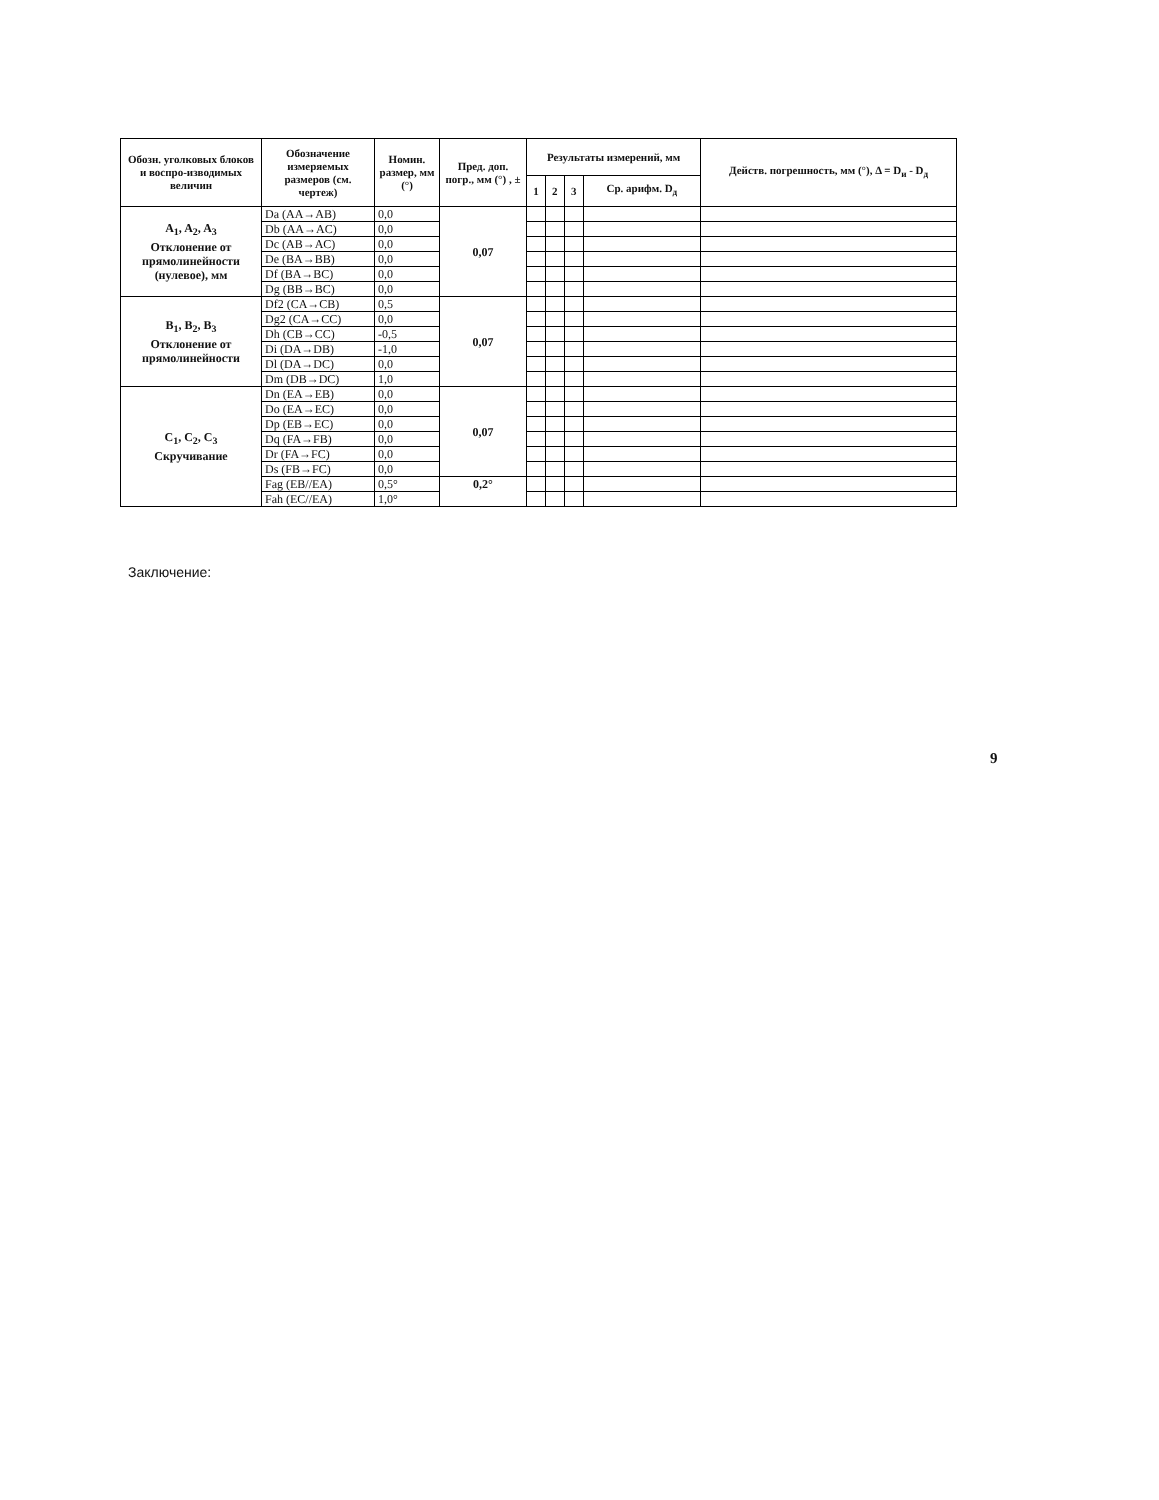| Обозн. уголковых блоков и воспро-изводимых величин | Обозначение измеряемых размеров (см. чертеж) | Номин. размер, мм (°) | Пред. доп. погр., мм (°) , ± | Результаты измерений, мм | | | | Действ. погрешность, мм (°), Δ = D<sub>и</sub> - D<sub>д</sub> |
| --- | --- | --- | --- | --- | --- | --- | --- | --- |
| | | | | 1 | 2 | 3 | Ср. арифм. D<sub>д</sub> | |
| A<sub>1</sub>, A<sub>2</sub>, A<sub>3</sub> Отклонение от прямолинейности (нулевое), мм | Da (AA→AB) | 0,0 | 0,07 | | | | | |
| | Db (AA→AC) | 0,0 | | | | | | |
| | Dc (AB→AC) | 0,0 | | | | | | |
| | De (BA→BB) | 0,0 | | | | | | |
| | Df (BA→BC) | 0,0 | | | | | | |
| | Dg (BB→BC) | 0,0 | | | | | | |
| B<sub>1</sub>, B<sub>2</sub>, B<sub>3</sub> Отклонение от прямолинейности | Df2 (CA→CB) | 0,5 | 0,07 | | | | | |
| | Dg2 (CA→CC) | 0,0 | | | | | | |
| | Dh (CB→CC) | -0,5 | | | | | | |
| | Di (DA→DB) | -1,0 | | | | | | |
| | Dl (DA→DC) | 0,0 | | | | | | |
| | Dm (DB→DC) | 1,0 | | | | | | |
| C<sub>1</sub>, C<sub>2</sub>, C<sub>3</sub> Скручивание | Dn (EA→EB) | 0,0 | 0,07 | | | | | |
| | Do (EA→EC) | 0,0 | | | | | | |
| | Dp (EB→EC) | 0,0 | | | | | | |
| | Dq (FA→FB) | 0,0 | | | | | | |
| | Dr (FA→FC) | 0,0 | | | | | | |
| | Ds (FB→FC) | 0,0 | | | | | | |
| | Fag (EB//EA) | 0,5° | 0,2° | | | | | |
| | Fah (EC//EA) | 1,0° | | | | | | |
Заключение:
9